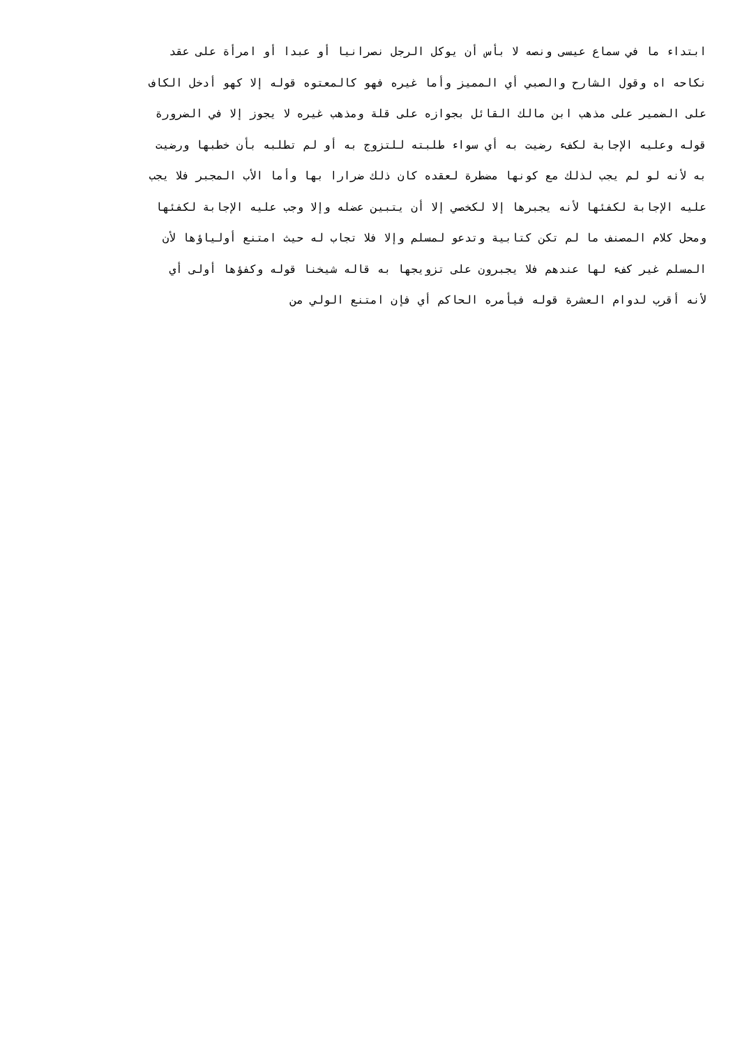ابتداء ما في سماع عيسى ونصه لا بأس أن يوكل الرجل نصرانيا أو عبدا أو امرأة على عقد
نكاحه اه وقول الشارح والصبي أي المميز وأما غيره فهو كالمعتوه قوله إلا كهو أدخل الكاف
على الضمير على مذهب ابن مالك القائل بجوازه على قلة ومذهب غيره لا يجوز إلا في الضرورة
قوله وعليه الإجابة لكفء رضيت به أي سواء طلبته للتزوج به أو لم تطلبه بأن خطبها ورضيت
به لأنه لو لم يجب لذلك مع كونها مضطرة لعقده كان ذلك ضرارا بها وأما الأب المجبر فلا يجب
عليه الإجابة لكفئها لأنه يجبرها إلا لكخصي إلا أن يتبين عضله وإلا وجب عليه الإجابة لكفئها
ومحل كلام المصنف ما لم تكن كتابية وتدعو لمسلم وإلا فلا تجاب له حيث امتنع أولياؤها لأن
المسلم غير كفء لها عندهم فلا يجبرون على تزويجها به قاله شيخنا قوله وكفؤها أولى أي
لأنه أقرب لدوام العشرة قوله فيأمره الحاكم أي فإن امتنع الولي من